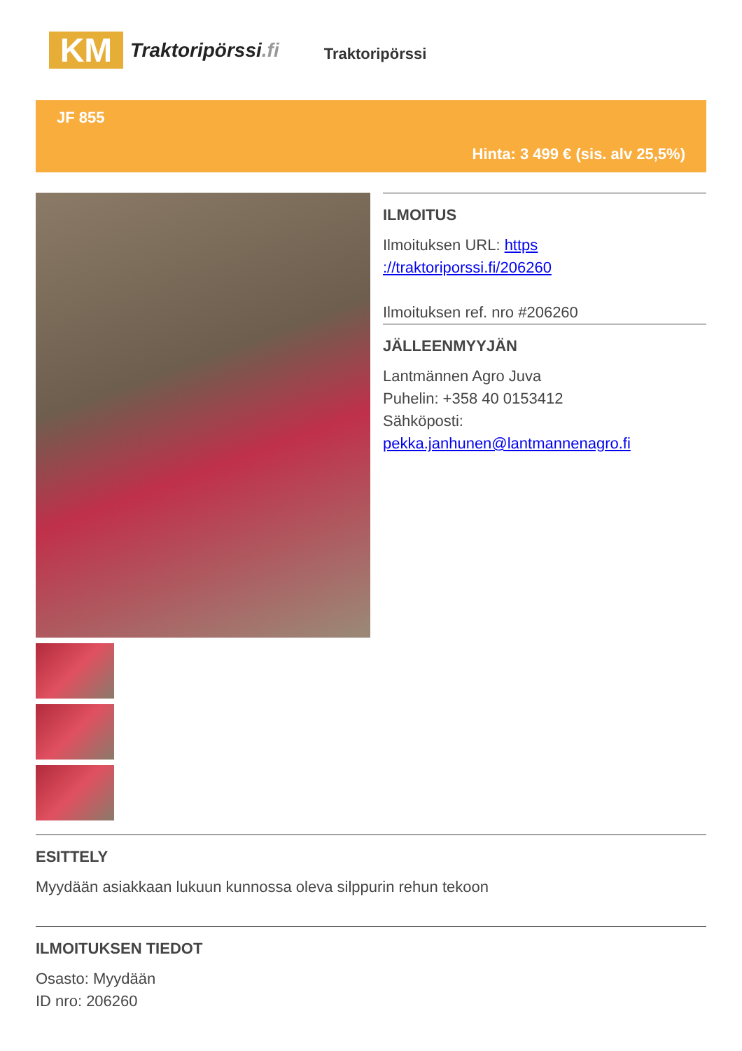KM
Traktoripörssi.fi
Traktoripörssi
JF 855
Hinta: 3 499 € (sis. alv 25,5%)
ILMOITUS
Ilmoituksen URL: https ://traktoriporssi.fi/206260
Ilmoituksen ref. nro #206260
JÄLLEENMYYJÄN
Lantmännen Agro Juva
Puhelin: +358 40 0153412
Sähköposti:
pekka.janhunen@lantmannenagro.fi
ESITTELY
Myydään asiakkaan lukuun kunnossa oleva silppurin rehun tekoon
ILMOITUKSEN TIEDOT
Osasto: Myydään
ID nro: 206260